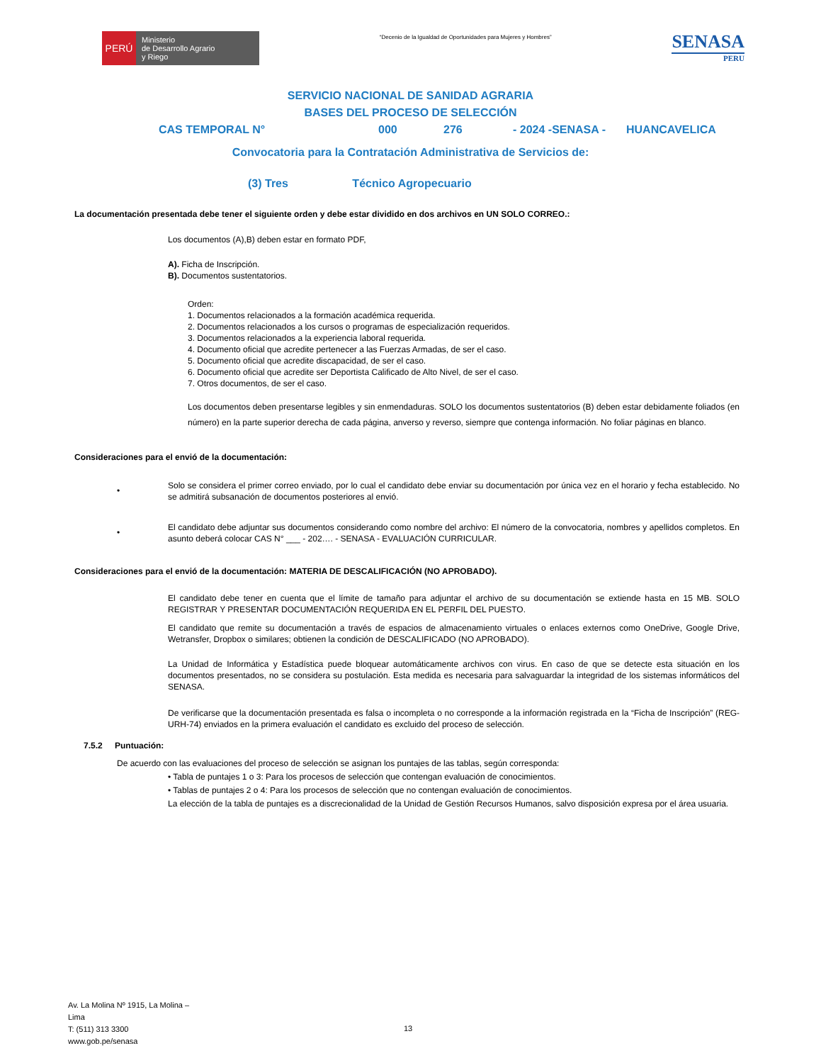PERÚ
Ministerio
de Desarrollo Agrario
y Riego
“Decenio de la Igualdad de Oportunidades para Mujeres y Hombres”
SENASA
PERU
SERVICIO NACIONAL DE SANIDAD AGRARIA
BASES DEL PROCESO DE SELECCIÓN
CAS TEMPORAL N° 000 276 - 2024 -SENASA - HUANCAVELICA
Convocatoria para la Contratación Administrativa de Servicios de:
(3) Tres Técnico Agropecuario
La documentación presentada debe tener el siguiente orden y debe estar dividido en dos archivos en UN SOLO CORREO.:
Los documentos (A),B) deben estar en formato PDF,
A). Ficha de Inscripción.
B). Documentos sustentatorios.
Orden:
1. Documentos relacionados a la formación académica requerida.
2. Documentos relacionados a los cursos o programas de especialización requeridos.
3. Documentos relacionados a la experiencia laboral requerida.
4. Documento oficial que acredite pertenecer a las Fuerzas Armadas, de ser el caso.
5. Documento oficial que acredite discapacidad, de ser el caso.
6. Documento oficial que acredite ser Deportista Calificado de Alto Nivel, de ser el caso.
7. Otros documentos, de ser el caso.
Los documentos deben presentarse legibles y sin enmendaduras. SOLO los documentos sustentatorios (B) deben estar debidamente foliados (en número) en la parte superior derecha de cada página, anverso y reverso, siempre que contenga información. No foliar páginas en blanco.
Consideraciones para el envió de la documentación:
•
Solo se considera el primer correo enviado, por lo cual el candidato debe enviar su documentación por única vez en el horario y fecha establecido. No se admitirá subsanación de documentos posteriores al envió.
•
El candidato debe adjuntar sus documentos considerando como nombre del archivo: El número de la convocatoria, nombres y apellidos completos. En asunto deberá colocar CAS N° ___ - 202…. - SENASA - EVALUACIÓN CURRICULAR.
Consideraciones para el envió de la documentación: MATERIA DE DESCALIFICACIÓN (NO APROBADO).
El candidato debe tener en cuenta que el límite de tamaño para adjuntar el archivo de su documentación se extiende hasta en 15 MB. SOLO REGISTRAR Y PRESENTAR DOCUMENTACIÓN REQUERIDA EN EL PERFIL DEL PUESTO.
El candidato que remite su documentación a través de espacios de almacenamiento virtuales o enlaces externos como OneDrive, Google Drive, Wetransfer, Dropbox o similares; obtienen la condición de DESCALIFICADO (NO APROBADO).
La Unidad de Informática y Estadística puede bloquear automáticamente archivos con virus. En caso de que se detecte esta situación en los documentos presentados, no se considera su postulación. Esta medida es necesaria para salvaguardar la integridad de los sistemas informáticos del SENASA.
De verificarse que la documentación presentada es falsa o incompleta o no corresponde a la información registrada en la “Ficha de Inscripción” (REG-URH-74) enviados en la primera evaluación el candidato es excluido del proceso de selección.
7.5.2 Puntuación:
De acuerdo con las evaluaciones del proceso de selección se asignan los puntajes de las tablas, según corresponda:
• Tabla de puntajes 1 o 3: Para los procesos de selección que contengan evaluación de conocimientos.
• Tablas de puntajes 2 o 4: Para los procesos de selección que no contengan evaluación de conocimientos.
La elección de la tabla de puntajes es a discrecionalidad de la Unidad de Gestión Recursos Humanos, salvo disposición expresa por el área usuaria.
Av. La Molina Nº 1915, La Molina –
Lima
T: (511) 313 3300
www.gob.pe/senasa
13